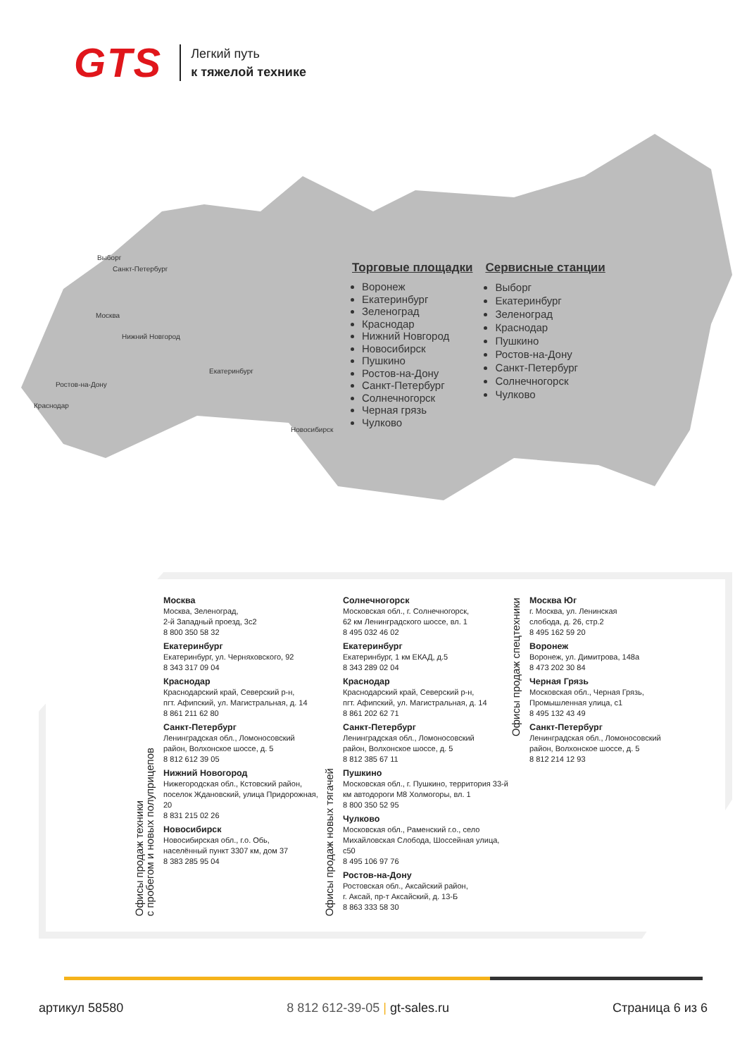GTS
Легкий путь
к тяжелой технике
Выборг
Санкт-Петербург
Москва
Нижний Новгород
Екатеринбург
Ростов-на-Дону
Краснодар
Новосибирск
Торговые площадки
Воронеж
Екатеринбург
Зеленоград
Краснодар
Нижний Новгород
Новосибирск
Пушкино
Ростов-на-Дону
Санкт-Петербург
Солнечногорск
Черная грязь
Чулково
Сервисные станции
Выборг
Екатеринбург
Зеленоград
Краснодар
Пушкино
Ростов-на-Дону
Санкт-Петербург
Солнечногорск
Чулково
Офисы продаж техники
с пробегом и новых полуприцепов
Москва
Москва, Зеленоград,
2-й Западный проезд, 3с2
8 800 350 58 32
Екатеринбург
Екатеринбург, ул. Черняховского, 92
8 343 317 09 04
Краснодар
Краснодарский край, Северский р-н,
пгт. Афипский, ул. Магистральная, д. 14
8 861 211 62 80
Санкт-Петербург
Ленинградская обл., Ломоносовский
район, Волхонское шоссе, д. 5
8 812 612 39 05
Нижний Новогород
Нижегородская обл., Кстовский район,
поселок Ждановский, улица Придорожная, 20
8 831 215 02 26
Новосибирск
Новосибирская обл., г.о. Обь,
населённый пункт 3307 км, дом 37
8 383 285 95 04
Офисы продаж новых тягачей
Солнечногорск
Московская обл., г. Солнечногорск,
62 км Ленинградского шоссе, вл. 1
8 495 032 46 02
Екатеринбург
Екатеринбург, 1 км ЕКАД, д.5
8 343 289 02 04
Краснодар
Краснодарский край, Северский р-н,
пгт. Афипский, ул. Магистральная, д. 14
8 861 202 62 71
Санкт-Петербург
Ленинградская обл., Ломоносовский
район, Волхонское шоссе, д. 5
8 812 385 67 11
Пушкино
Московская обл., г. Пушкино, территория 33-й
км автодороги М8 Холмогоры, вл. 1
8 800 350 52 95
Чулково
Московская обл., Раменский г.о., село
Михайловская Слобода, Шоссейная улица, с50
8 495 106 97 76
Ростов-на-Дону
Ростовская обл., Аксайский район,
г. Аксай, пр-т Аксайский, д. 13-Б
8 863 333 58 30
Офисы продаж спецтехники
Москва Юг
г. Москва, ул. Ленинская
слобода, д. 26, стр.2
8 495 162 59 20
Воронеж
Воронеж, ул. Димитрова, 148а
8 473 202 30 84
Черная Грязь
Московская обл., Черная Грязь,
Промышленная улица, с1
8 495 132 43 49
Санкт-Петербург
Ленинградская обл., Ломоносовский
район, Волхонское шоссе, д. 5
8 812 214 12 93
артикул 58580 8 812 612-39-05 | gt-sales.ru Страница 6 из 6